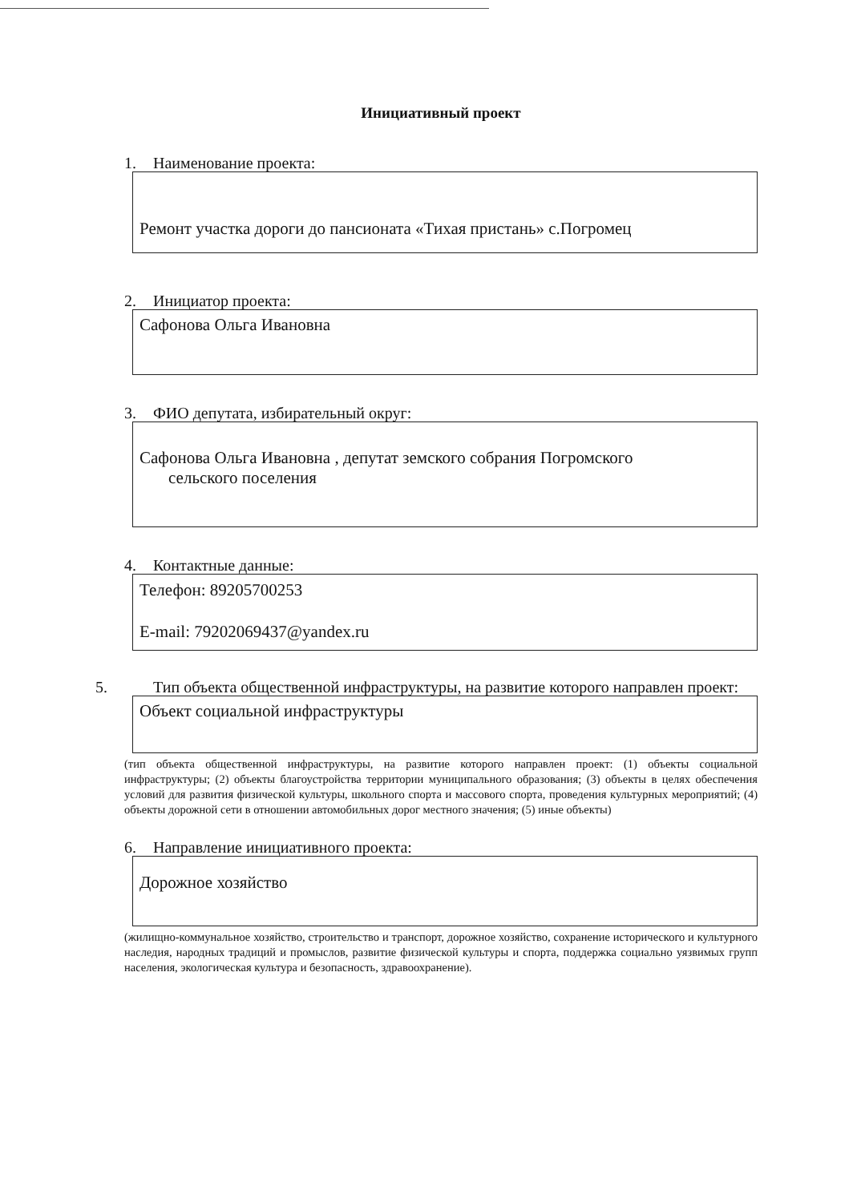Инициативный проект
1. Наименование проекта:
Ремонт участка дороги до пансионата «Тихая пристань» с.Погромец
2. Инициатор проекта:
Сафонова Ольга Ивановна
3. ФИО депутата, избирательный округ:
Сафонова Ольга Ивановна , депутат земского собрания Погромского
сельского поселения
4. Контактные данные:
Телефон: 89205700253
E-mail: 79202069437@yandex.ru
5. Тип объекта общественной инфраструктуры, на развитие которого направлен проект:
Объект социальной инфраструктуры
(тип объекта общественной инфраструктуры, на развитие которого направлен проект: (1) объекты социальной инфраструктуры; (2) объекты благоустройства территории муниципального образования; (3) объекты в целях обеспечения условий для развития физической культуры, школьного спорта и массового спорта, проведения культурных мероприятий; (4) объекты дорожной сети в отношении автомобильных дорог местного значения; (5) иные объекты)
6. Направление инициативного проекта:
Дорожное хозяйство
(жилищно-коммунальное хозяйство, строительство и транспорт, дорожное хозяйство, сохранение исторического и культурного наследия, народных традиций и промыслов, развитие физической культуры и спорта, поддержка социально уязвимых групп населения, экологическая культура и безопасность, здравоохранение).